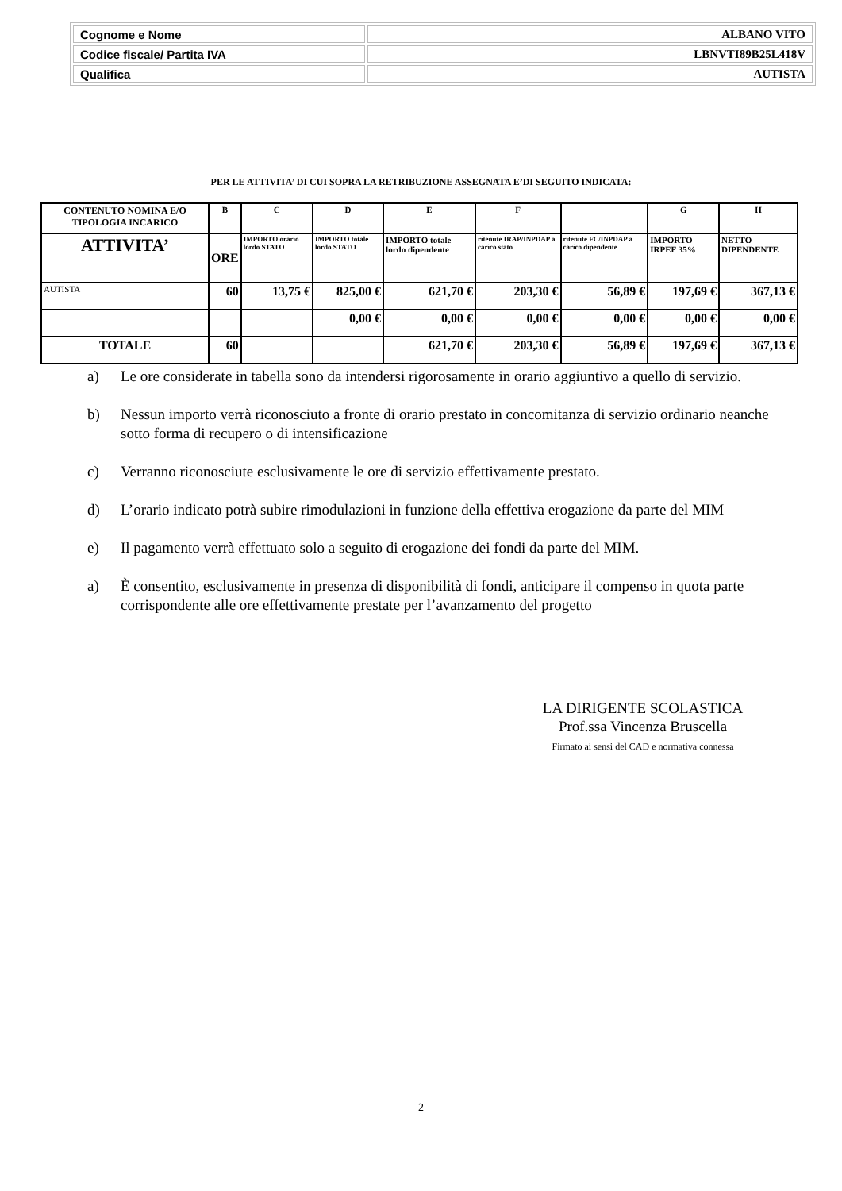| Cognome e Nome | ALBANO VITO |
| Codice fiscale/ Partita IVA | LBNVTI89B25L418V |
| Qualifica | AUTISTA |
PER LE ATTIVITA’ DI CUI SOPRA LA RETRIBUZIONE ASSEGNATA E’DI SEGUITO INDICATA:
| CONTENUTO NOMINA E/O TIPOLOGIA INCARICO | B | C | D | E | F | | G | H |
| --- | --- | --- | --- | --- | --- | --- | --- | --- |
| ATTIVITA’ | ORE | IMPORTO orario lordo STATO | IMPORTO totale lordo STATO | IMPORTO totale lordo dipendente | ritenute IRAP/INPDAP a carico stato | ritenute FC/INPDAP a carico dipendente | IMPORTO IRPEF 35% | NETTO DIPENDENTE |
| AUTISTA | 60 | 13,75 € | 825,00 € | 621,70 € | 203,30 € | 56,89 € | 197,69 € | 367,13 € |
| | | | 0,00 € | 0,00 € | 0,00 € | 0,00 € | 0,00 € | 0,00 € |
| TOTALE | 60 | | | 621,70 € | 203,30 € | 56,89 € | 197,69 € | 367,13 € |
a) Le ore considerate in tabella sono da intendersi rigorosamente in orario aggiuntivo a quello di servizio.
b) Nessun importo verrà riconosciuto a fronte di orario prestato in concomitanza di servizio ordinario neanche sotto forma di recupero o di intensificazione
c) Verranno riconosciute esclusivamente le ore di servizio effettivamente prestato.
d) L’orario indicato potrà subire rimodulazioni in funzione della effettiva erogazione da parte del MIM
e) Il pagamento verrà effettuato solo a seguito di erogazione dei fondi da parte del MIM.
a) È consentito, esclusivamente in presenza di disponibilità di fondi, anticipare il compenso in quota parte corrispondente alle ore effettivamente prestate per l’avanzamento del progetto
LA DIRIGENTE SCOLASTICA
Prof.ssa Vincenza Bruscella
Firmato ai sensi del CAD e normativa connessa
2